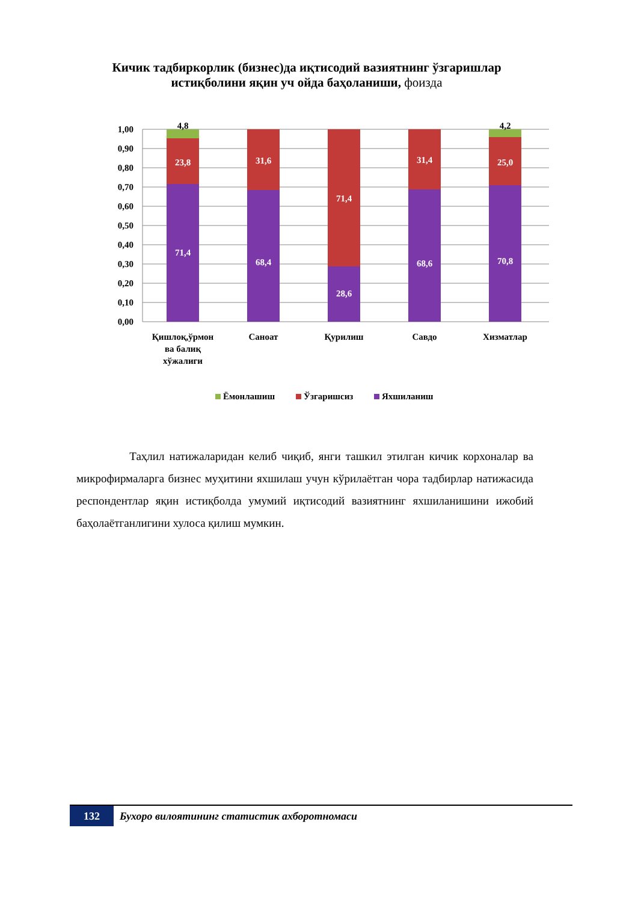Кичик тадбиркорлик (бизнес)да иқтисодий вазиятнинг ўзгаришлар
истиқболини яқин уч ойда баҳоланиши, фоизда
1,00
0,90
0,80
0,70
0,60
0,50
0,40
0,30
0,20
0,10
0,00
23,8
71,4
31,6
68,4
71,4
28,6
31,4
68,6
25,0
70,8
4,8
4,2
Қишлоқ,ўрмон
ва балиқ
хўжалиги
Саноат
Қурилиш
Савдо
Хизматлар
Ёмонлашиш
Ўзгаришсиз
Яхшиланиш
Таҳлил натижаларидан келиб чиқиб, янги ташкил этилган кичик корхоналар ва микрофирмаларга бизнес муҳитини яхшилаш учун кўрилаётган чора тадбирлар натижасида респондентлар яқин истиқболда умумий иқтисодий вазиятнинг яхшиланишини ижобий баҳолаётганлигини хулоса қилиш мумкин.
132
Бухоро вилоятининг статистик ахборотномаси